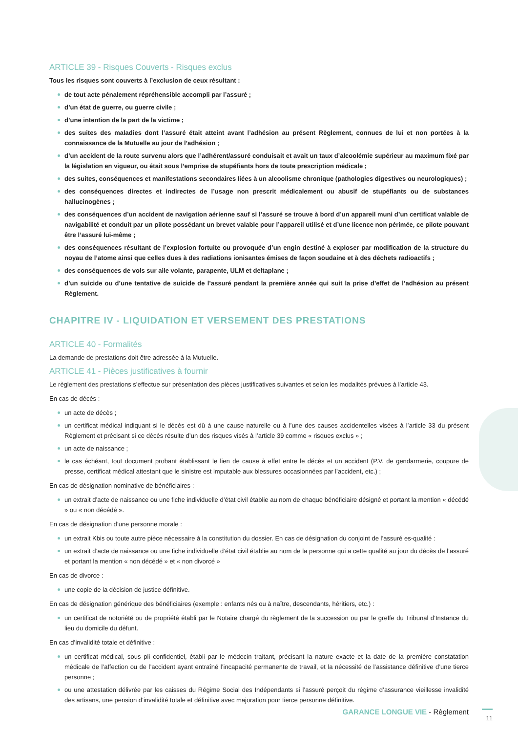ARTICLE 39 - Risques Couverts - Risques exclus
Tous les risques sont couverts à l’exclusion de ceux résultant :
de tout acte pénalement répréhensible accompli par l’assuré ;
d’un état de guerre, ou guerre civile ;
d’une intention de la part de la victime ;
des suites des maladies dont l’assuré était atteint avant l’adhésion au présent Règlement, connues de lui et non portées à la connaissance de la Mutuelle au jour de l’adhésion ;
d’un accident de la route survenu alors que l’adhérent/assuré conduisait et avait un taux d’alcoolémie supérieur au maximum fixé par la législation en vigueur, ou était sous l’emprise de stupéfiants hors de toute prescription médicale ;
des suites, conséquences et manifestations secondaires liées à un alcoolisme chronique (pathologies digestives ou neurologiques) ;
des conséquences directes et indirectes de l’usage non prescrit médicalement ou abusif de stupéfiants ou de substances hallucinogènes ;
des conséquences d’un accident de navigation aérienne sauf si l’assuré se trouve à bord d’un appareil muni d’un certificat valable de navigabilité et conduit par un pilote possédant un brevet valable pour l’appareil utilisé et d’une licence non périmée, ce pilote pouvant être l’assuré lui-même ;
des conséquences résultant de l’explosion fortuite ou provoquée d’un engin destiné à exploser par modification de la structure du noyau de l’atome ainsi que celles dues à des radiations ionisantes émises de façon soudaine et à des déchets radioactifs ;
des conséquences de vols sur aile volante, parapente, ULM et deltaplane ;
d’un suicide ou d’une tentative de suicide de l’assuré pendant la première année qui suit la prise d’effet de l’adhésion au présent Règlement.
CHAPITRE IV - LIQUIDATION ET VERSEMENT DES PRESTATIONS
ARTICLE 40 - Formalités
La demande de prestations doit être adressée à la Mutuelle.
ARTICLE 41 - Pièces justificatives à fournir
Le règlement des prestations s’effectue sur présentation des pièces justificatives suivantes et selon les modalités prévues à l’article 43.
En cas de décès :
un acte de décès ;
un certificat médical indiquant si le décès est dû à une cause naturelle ou à l’une des causes accidentelles visées à l’article 33 du présent Règlement et précisant si ce décès résulte d’un des risques visés à l’article 39 comme « risques exclus » ;
un acte de naissance ;
le cas échéant, tout document probant établissant le lien de cause à effet entre le décès et un accident (P.V. de gendarmerie, coupure de presse, certificat médical attestant que le sinistre est imputable aux blessures occasionnées par l’accident, etc.) ;
En cas de désignation nominative de bénéficiaires :
un extrait d’acte de naissance ou une fiche individuelle d’état civil établie au nom de chaque bénéficiaire désigné et portant la mention « décédé » ou « non décédé ».
En cas de désignation d’une personne morale :
un extrait Kbis ou toute autre pièce nécessaire à la constitution du dossier. En cas de désignation du conjoint de l’assuré es-qualité :
un extrait d’acte de naissance ou une fiche individuelle d’état civil établie au nom de la personne qui a cette qualité au jour du décès de l’assuré et portant la mention « non décédé » et « non divorcé »
En cas de divorce :
une copie de la décision de justice définitive.
En cas de désignation générique des bénéficiaires (exemple : enfants nés ou à naître, descendants, héritiers, etc.) :
un certificat de notoriété ou de propriété établi par le Notaire chargé du règlement de la succession ou par le greffe du Tribunal d’Instance du lieu du domicile du défunt.
En cas d’invalidité totale et définitive :
un certificat médical, sous pli confidentiel, établi par le médecin traitant, précisant la nature exacte et la date de la première constatation médicale de l’affection ou de l’accident ayant entraîné l’incapacité permanente de travail, et la nécessité de l’assistance définitive d’une tierce personne ;
ou une attestation délivrée par les caisses du Régime Social des Indépendants si l’assuré perçoit du régime d’assurance vieillesse invalidité des artisans, une pension d’invalidité totale et définitive avec majoration pour tierce personne définitive.
GARANCE LONGUE VIE - Règlement
11